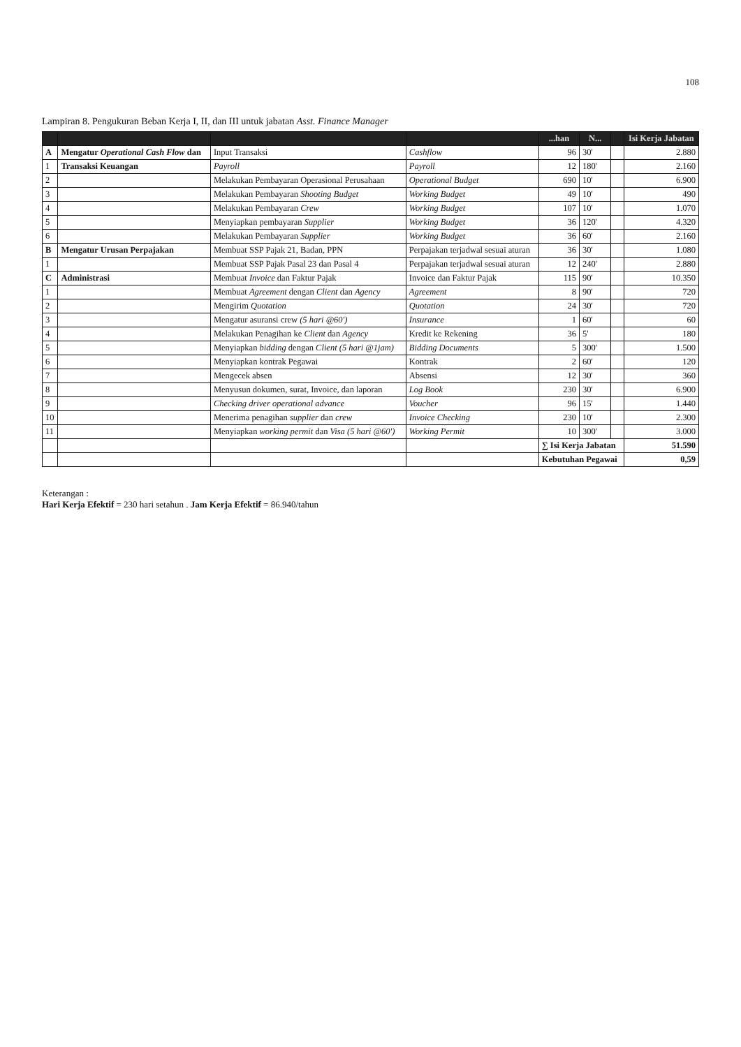108
Lampiran 8. Pengukuran Beban Kerja I, II, dan III untuk jabatan Asst. Finance Manager
| | | | | ...han | N... | | Isi Kerja Jabatan |
| --- | --- | --- | --- | --- | --- | --- | --- |
| A | Mengatur Operational Cash Flow dan | Input Transaksi | Cashflow | 96 | 30' | | 2.880 |
| 1 | Transaksi Keuangan | Payroll | Payroll | 12 | 180' | | 2.160 |
| 2 | | Melakukan Pembayaran Operasional Perusahaan | Operational Budget | 690 | 10' | | 6.900 |
| 3 | | Melakukan Pembayaran Shooting Budget | Working Budget | 49 | 10' | | 490 |
| 4 | | Melakukan Pembayaran Crew | Working Budget | 107 | 10' | | 1.070 |
| 5 | | Menyiapkan pembayaran Supplier | Working Budget | 36 | 120' | | 4.320 |
| 6 | | Melakukan Pembayaran Supplier | Working Budget | 36 | 60' | | 2.160 |
| B | Mengatur Urusan Perpajakan | Membuat SSP Pajak 21, Badan, PPN | Perpajakan terjadwal sesuai aturan | 36 | 30' | | 1.080 |
| 1 | | Membuat SSP Pajak Pasal 23 dan Pasal 4 | Perpajakan terjadwal sesuai aturan | 12 | 240' | | 2.880 |
| C | Administrasi | Membuat Invoice dan Faktur Pajak | Invoice dan Faktur Pajak | 115 | 90' | | 10.350 |
| 1 | | Membuat Agreement dengan Client dan Agency | Agreement | 8 | 90' | | 720 |
| 2 | | Mengirim Quotation | Quotation | 24 | 30' | | 720 |
| 3 | | Mengatur asuransi crew (5 hari @60') | Insurance | 1 | 60' | | 60 |
| 4 | | Melakukan Penagihan ke Client dan Agency | Kredit ke Rekening | 36 | 5' | | 180 |
| 5 | | Menyiapkan bidding dengan Client (5 hari @1jam) | Bidding Documents | 5 | 300' | | 1.500 |
| 6 | | Menyiapkan kontrak Pegawai | Kontrak | 2 | 60' | | 120 |
| 7 | | Mengecek absen | Absensi | 12 | 30' | | 360 |
| 8 | | Menyusun dokumen, surat, Invoice, dan laporan | Log Book | 230 | 30' | | 6.900 |
| 9 | | Checking driver operational advance | Voucher | 96 | 15' | | 1.440 |
| 10 | | Menerima penagihan supplier dan crew | Invoice Checking | 230 | 10' | | 2.300 |
| 11 | | Menyiapkan working permit dan Visa (5 hari @60') | Working Permit | 10 | 300' | | 3.000 |
| | | | | ∑ Isi Kerja Jabatan | | | 51.590 |
| | | | | Kebutuhan Pegawai | | | 0,59 |
Keterangan :
Hari Kerja Efektif = 230 hari setahun . Jam Kerja Efektif = 86.940/tahun